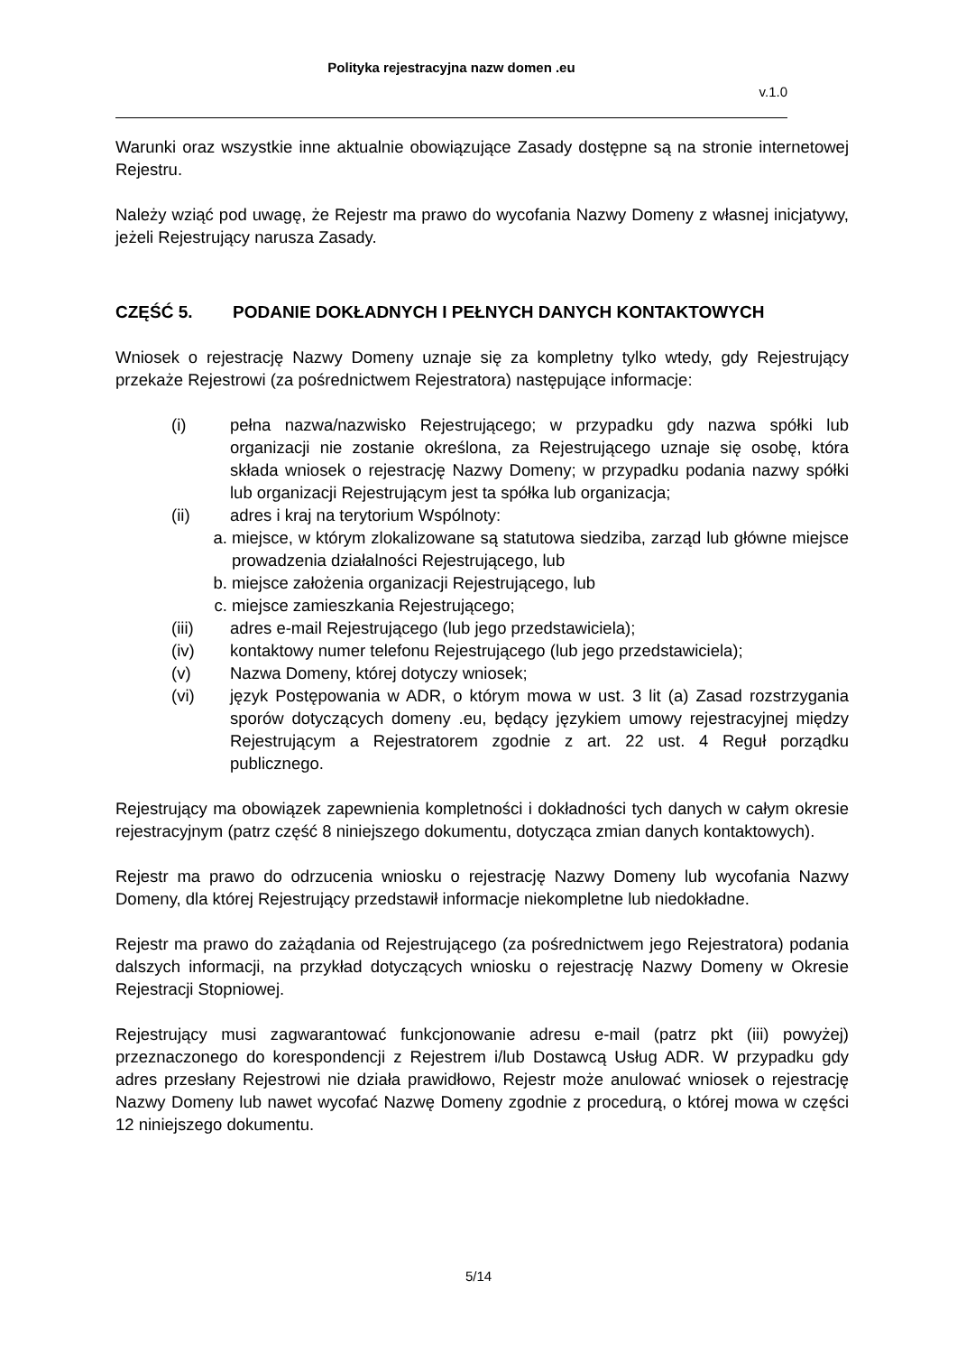Polityka rejestracyjna nazw domen .eu
v.1.0
Warunki oraz wszystkie inne aktualnie obowiązujące Zasady dostępne są na stronie internetowej Rejestru.
Należy wziąć pod uwagę, że Rejestr ma prawo do wycofania Nazwy Domeny z własnej inicjatywy, jeżeli Rejestrujący narusza Zasady.
CZĘŚĆ 5. PODANIE DOKŁADNYCH I PEŁNYCH DANYCH KONTAKTOWYCH
Wniosek o rejestrację Nazwy Domeny uznaje się za kompletny tylko wtedy, gdy Rejestrujący przekaże Rejestrowi (za pośrednictwem Rejestratora) następujące informacje:
(i) pełna nazwa/nazwisko Rejestrującego; w przypadku gdy nazwa spółki lub organizacji nie zostanie określona, za Rejestrującego uznaje się osobę, która składa wniosek o rejestrację Nazwy Domeny; w przypadku podania nazwy spółki lub organizacji Rejestrującym jest ta spółka lub organizacja;
(ii) adres i kraj na terytorium Wspólnoty:
a. miejsce, w którym zlokalizowane są statutowa siedziba, zarząd lub główne miejsce prowadzenia działalności Rejestrującego, lub
b. miejsce założenia organizacji Rejestrującego, lub
c. miejsce zamieszkania Rejestrującego;
(iii) adres e-mail Rejestrującego (lub jego przedstawiciela);
(iv) kontaktowy numer telefonu Rejestrującego (lub jego przedstawiciela);
(v) Nazwa Domeny, której dotyczy wniosek;
(vi) język Postępowania w ADR, o którym mowa w ust. 3 lit (a) Zasad rozstrzygania sporów dotyczących domeny .eu, będący językiem umowy rejestracyjnej między Rejestrującym a Rejestratorem zgodnie z art. 22 ust. 4 Reguł porządku publicznego.
Rejestrujący ma obowiązek zapewnienia kompletności i dokładności tych danych w całym okresie rejestracyjnym (patrz część 8 niniejszego dokumentu, dotycząca zmian danych kontaktowych).
Rejestr ma prawo do odrzucenia wniosku o rejestrację Nazwy Domeny lub wycofania Nazwy Domeny, dla której Rejestrujący przedstawił informacje niekompletne lub niedokładne.
Rejestr ma prawo do zażądania od Rejestrującego (za pośrednictwem jego Rejestratora) podania dalszych informacji, na przykład dotyczących wniosku o rejestrację Nazwy Domeny w Okresie Rejestracji Stopniowej.
Rejestrujący musi zagwarantować funkcjonowanie adresu e-mail (patrz pkt (iii) powyżej) przeznaczonego do korespondencji z Rejestrem i/lub Dostawcą Usług ADR. W przypadku gdy adres przesłany Rejestrowi nie działa prawidłowo, Rejestr może anulować wniosek o rejestrację Nazwy Domeny lub nawet wycofać Nazwę Domeny zgodnie z procedurą, o której mowa w części 12 niniejszego dokumentu.
5/14